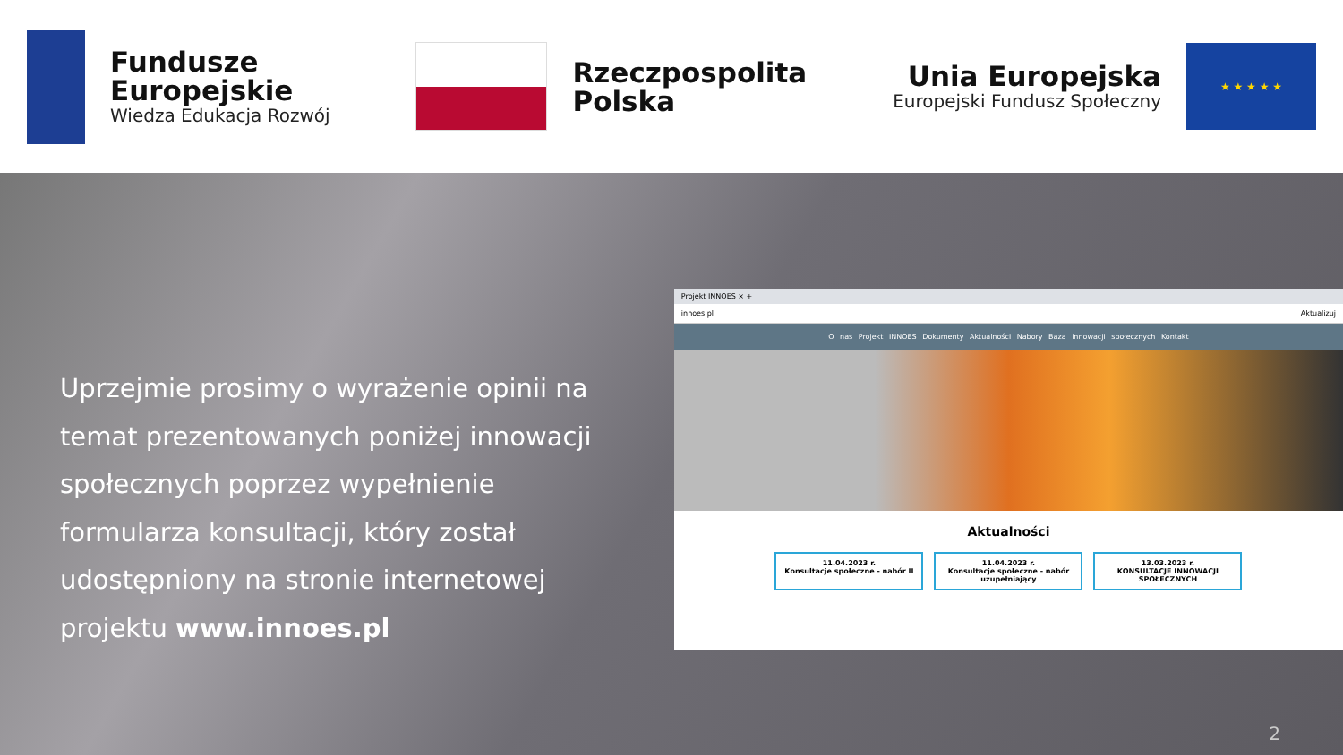Fundusze
Europejskie
Wiedza Edukacja Rozwój
Rzeczpospolita
Polska
Unia Europejska
Europejski Fundusz Społeczny
★ ★ ★ ★ ★
Uprzejmie prosimy o wyrażenie opinii na temat prezentowanych poniżej innowacji społecznych poprzez wypełnienie formularza konsultacji, który został udostępniony na stronie internetowej projektu www.innoes.pl
Projekt INNOES × +
innoes.pl Aktualizuj
O nas Projekt INNOES Dokumenty Aktualności Nabory Baza innowacji społecznych Kontakt
Aktualności
11.04.2023 r.
Konsultacje społeczne - nabór II
11.04.2023 r.
Konsultacje społeczne - nabór uzupełniający
13.03.2023 r.
KONSULTACJE INNOWACJI SPOŁECZNYCH
2